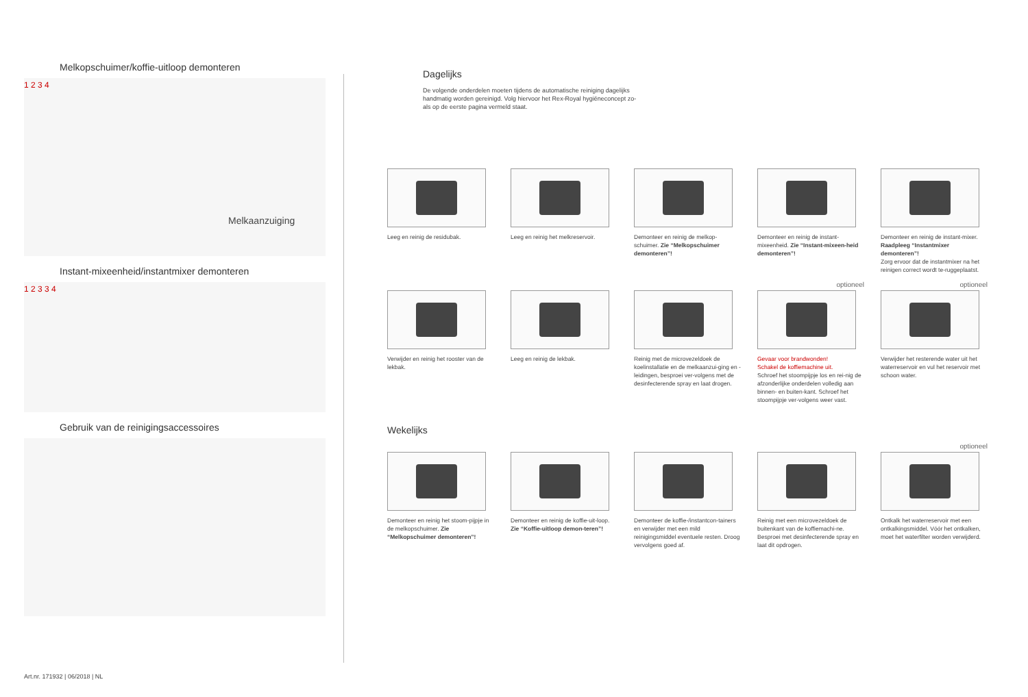Melkopschuimer/koffie-uitloop demonteren
1 2 3 4
Melkaanzuiging
Instant-mixeenheid/instantmixer demonteren
1 2 3 3 4
Gebruik van de reinigingsaccessoires
Dagelijks
De volgende onderdelen moeten tijdens de automatische reiniging dagelijks handmatig worden gereinigd. Volg hiervoor het Rex-Royal hygiëneconcept zo-als op de eerste pagina vermeld staat.
Leeg en reinig de residubak. Leeg en reinig het melkreservoir.
Demonteer en reinig de melkop-schuimer. Zie “Melkopschuimer demonteren”!
Demonteer en reinig de instant-mixeenheid. Zie “Instant-mixeen-heid demonteren”!
Demonteer en reinig de instant-mixer. Raadpleeg “Instantmixer demonteren”!
Zorg ervoor dat de instantmixer na het reinigen correct wordt te-ruggeplaatst.
Verwijder en reinig het rooster van de lekbak.
Leeg en reinig de lekbak. Reinig met de microvezeldoek de koelinstallatie en de melkaanzui-ging en -leidingen, besproei ver-volgens met de desinfecterende spray en laat drogen.
optioneel
Gevaar voor brandwonden!
Schakel de koffiemachine uit.
Schroef het stoompijpje los en rei-nig de afzonderlijke onderdelen volledig aan binnen- en buiten-kant. Schroef het stoompijpje ver-volgens weer vast.
optioneel
Verwijder het resterende water uit het waterreservoir en vul het reservoir met schoon water.
Wekelijks
Demonteer en reinig het stoom-pijpje in de melkopschuimer. Zie “Melkopschuimer demonteren”!
Demonteer en reinig de koffie-uit-loop. Zie “Koffie-uitloop demon-teren”!
Demonteer de koffie-/instantcon-tainers en verwijder met een mild reinigingsmiddel eventuele resten. Droog vervolgens goed af.
Reinig met een microvezeldoek de buitenkant van de koffiemachi-ne. Besproei met desinfecterende spray en laat dit opdrogen.
optioneel
Ontkalk het waterreservoir met een ontkalkingsmiddel. Vóór het ontkalken, moet het waterfilter worden verwijderd.
Art.nr. 171932 | 06/2018 | NL